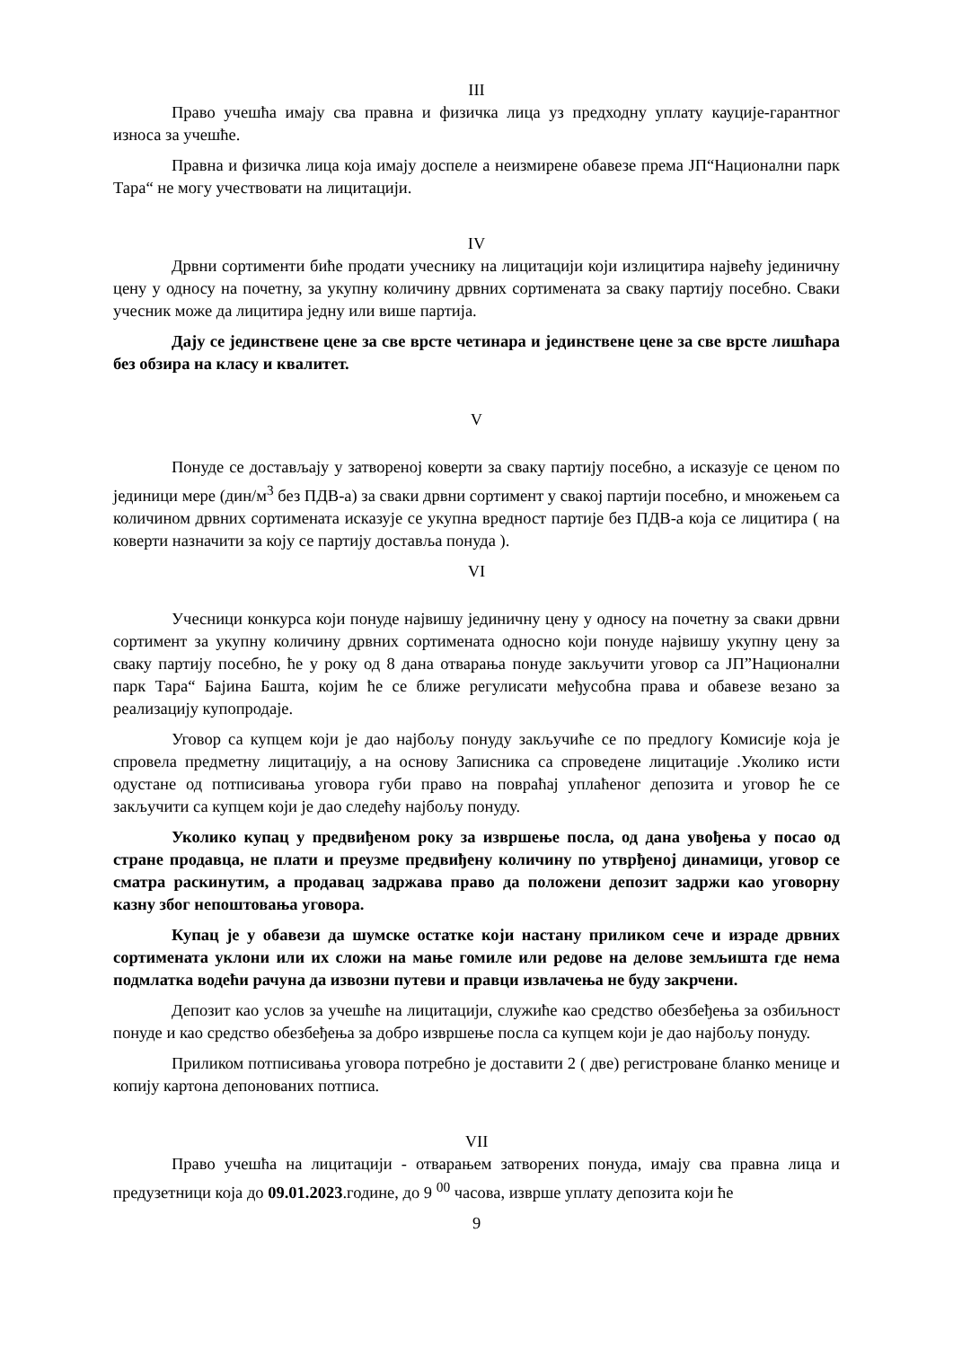III
Право учешћа имају сва правна и физичка лица уз предходну уплату кауције-гарантног износа за учешће.
Правна и физичка лица која имају доспеле а неизмирене обавезе према ЈП“Национални парк Тара“ не могу учествовати на лицитацији.
IV
Дрвни сортименти биће продати учеснику на лицитацији који излицитира највећу јединичну цену у односу на почетну, за укупну количину дрвних сортимената за сваку партију посебно. Сваки учесник може да лицитира једну или више партија.
Дају се јединствене цене за све врсте четинара и јединствене цене за све врсте лишћара без обзира на класу и квалитет.
V
Понуде се достављају у затвореној коверти за сваку партију посебно, а исказује се ценом по јединици мере (дин/м<sup>3</sup> без ПДВ-а) за сваки дрвни сортимент у свакој партији посебно, и множењем са количином дрвних сортимената исказује се укупна вредност партије без ПДВ-а која се лицитира ( на коверти назначити за коју се партију доставља понуда ).
VI
Учесници конкурса који понуде највишу јединичну цену у односу на почетну за сваки дрвни сортимент за укупну количину дрвних сортимената односно који понуде највишу укупну цену за сваку партију посебно, ће у року од 8 дана отварања понуде закључити уговор са ЈП”Национални парк Тара“ Бајина Башта, којим ће се ближе регулисати међусобна права и обавезе везано за реализацију купопродаје.
Уговор са купцем који је дао најбољу понуду закључиће се по предлогу Комисије која је спровела предметну лицитацију, а на основу Записника са спроведене лицитације .Уколико исти одустане од потписивања уговора губи право на повраћај уплаћеног депозита и уговор ће се закључити са купцем који је дао следећу најбољу понуду.
Уколико купац у предвиђеном року за извршење посла, од дана увођења у посао од стране продавца, не плати и преузме предвиђену количину по утврђеној динамици, уговор се сматра раскинутим, а продавац задржава право да положени депозит задржи као уговорну казну због непоштовања уговора.
Купац је у обавези да шумске остатке који настану приликом сече и израде дрвних сортимената уклони или их сложи на мање гомиле или редове на делове земљишта где нема подмлатка водећи рачуна да извозни путеви и правци извлачења не буду закрчени.
Депозит као услов за учешће на лицитацији, служиће као средство обезбеђења за озбиљност понуде и као средство обезбеђења за добро извршење посла са купцем који је дао најбољу понуду.
Приликом потписивања уговора потребно је доставити 2 ( две) регистроване бланко менице и копију картона депонованих потписа.
VII
Право учешћа на лицитацији - отварањем затворених понуда, имају сва правна лица и предузетници која до 09.01.2023.године, до 9 <sup>00</sup> часова, изврше уплату депозита који ће
9